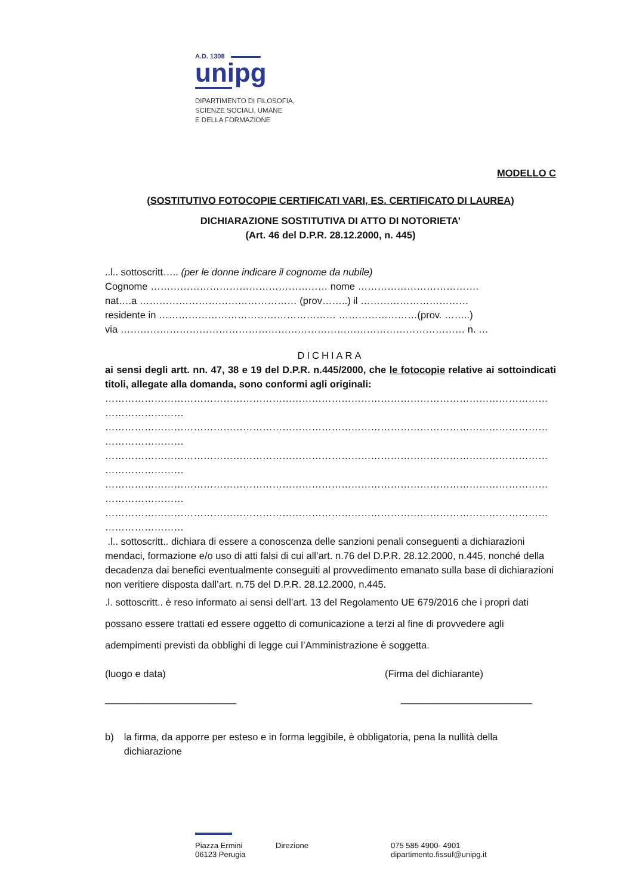A.D. 1308
unipg
DIPARTIMENTO DI FILOSOFIA,
SCIENZE SOCIALI, UMANE
E DELLA FORMAZIONE
MODELLO C
(SOSTITUTIVO FOTOCOPIE CERTIFICATI VARI, ES. CERTIFICATO DI LAUREA)
DICHIARAZIONE SOSTITUTIVA DI ATTO DI NOTORIETA’
(Art. 46 del D.P.R. 28.12.2000, n. 445)
..l.. sottoscritt….. (per le donne indicare il cognome da nubile)
Cognome ……………………………………………… nome ……………………………….
nat….a ………………………………………… (prov……..) il ……………………………
residente in ……………………………………………… ……………………(prov. ……..)
via …………………………………………………………………………………………… n. …
DICHIARA
ai sensi degli artt. nn. 47, 38 e 19 del D.P.R. n.445/2000, che le fotocopie relative ai sottoindicati titoli, allegate alla domanda, sono conformi agli originali:
………………………………………………………………………………………………………………………
……………………
………………………………………………………………………………………………………………………
……………………
………………………………………………………………………………………………………………………
……………………
………………………………………………………………………………………………………………………
……………………
………………………………………………………………………………………………………………………
……………………
.l.. sottoscritt.. dichiara di essere a conoscenza delle sanzioni penali conseguenti a dichiarazioni mendaci, formazione e/o uso di atti falsi di cui all’art. n.76 del D.P.R. 28.12.2000, n.445, nonché della decadenza dai benefici eventualmente conseguiti al provvedimento emanato sulla base di dichiarazioni non veritiere disposta dall’art. n.75 del D.P.R. 28.12.2000, n.445.
.l. sottoscritt.. è reso informato ai sensi dell’art. 13 del Regolamento UE 679/2016 che i propri dati possano essere trattati ed essere oggetto di comunicazione a terzi al fine di provvedere agli adempimenti previsti da obblighi di legge cui l’Amministrazione è soggetta.
(luogo e data) (Firma del dichiarante)
________________________ ________________________
b) la firma, da apporre per esteso e in forma leggibile, è obbligatoria, pena la nullità della dichiarazione
Piazza Ermini
06123 Perugia
Direzione 075 585 4900- 4901
dipartimento.fissuf@unipg.it